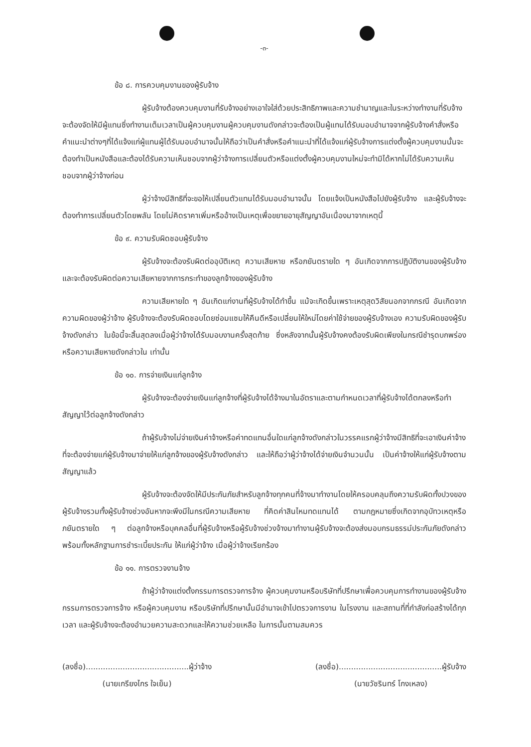-๓-
ข้อ ๘. การควบคุมงานของผู้รับจ้าง
ผู้รับจ้างต้องควบคุมงานที่รับจ้างอย่างเอาใจใส่ด้วยประสิทธิภาพและความชำนาญและในระหว่างทำงานที่รับจ้างจะต้องจัดให้มีผู้แทนซึ่งทำงานเต็มเวลาเป็นผู้ควบคุมงานผู้ควบคุมงานดังกล่าวจะต้องเป็นผู้แทนได้รับมอบอำนาจจากผู้รับจ้างคำสั่งหรือคำแนะนำต่างๆที่ได้แจ้งแก่ผู้แทนผู้ได้รับมอบอำนาจนั้นให้ถือว่าเป็นคำสั่งหรือคำแนะนำที่ได้แจ้งแก่ผู้รับจ้างการแต่งตั้งผู้ควบคุมงานนั้นจะต้องทำเป็นหนังสือและต้องได้รับความเห็นชอบจากผู้ว่าจ้างการเปลี่ยนตัวหรือแต่งตั้งผู้ควบคุมงานใหม่จะทำมิได้หากไม่ได้รับความเห็นชอบจากผู้ว่าจ้างก่อน
ผู้ว่าจ้างมีสิทธิที่จะขอให้เปลี่ยนตัวแทนได้รับมอบอำนาจนั้น โดยแจ้งเป็นหนังสือไปยังผู้รับจ้าง และผู้รับจ้างจะต้องทำการเปลี่ยนตัวโดยพลัน โดยไม่คิดราคาเพิ่มหรืออ้างเป็นเหตุเพื่อขยายอายุสัญญาอันเนื่องมาจากเหตุนี้
ข้อ ๙. ความรับผิดชอบผู้รับจ้าง
ผู้รับจ้างจะต้องรับผิดต่ออุบัติเหตุ ความเสียหาย หรือภยันตรายใด ๆ อันเกิดจากการปฏิบัติงานของผู้รับจ้าง และจะต้องรับผิดต่อความเสียหายจากการกระทำของลูกจ้างของผู้รับจ้าง
ความเสียหายใด ๆ อันเกิดแก่งานที่ผู้รับจ้างได้ทำขึ้น แม้จะเกิดขึ้นเพราะเหตุสุดวิสัยนอกจากกรณี อันเกิดจากความผิดของผู้ว่าจ้าง ผู้รับจ้างจะต้องรับผิดชอบโดยซ่อมแซมให้คืนดีหรือเปลี่ยนให้ใหม่โดยค่าใช้จ่ายของผู้รับจ้างเอง ความรับผิดของผู้รับจ้างดังกล่าว ในข้อนี้จะสิ้นสุดลงเมื่อผู้ว่าจ้างได้รับมอบงานครั้งสุดท้าย ซึ่งหลังจากนั้นผู้รับจ้างคงต้องรับผิดเพียงในกรณีชำรุดบกพร่อง หรือความเสียหายดังกล่าวใน เท่านั้น
ข้อ ๑๐. การจ่ายเงินแก่ลูกจ้าง
ผู้รับจ้างจะต้องจ่ายเงินแก่ลูกจ้างที่ผู้รับจ้างได้จ้างมาในอัตราและตามกำหนดเวลาที่ผู้รับจ้างได้ตกลงหรือทำสัญญาไว้ต่อลูกจ้างดังกล่าว
ถ้าผู้รับจ้างไม่จ่ายเงินค่าจ้างหรือค่าทดแทนอื่นใดแก่ลูกจ้างดังกล่าวในวรรคแรกผู้ว่าจ้างมีสิทธิที่จะเอาเงินค่าจ้างที่จะต้องจ่ายแก่ผู้รับจ้างมาจ่ายให้แก่ลูกจ้างของผู้รับจ้างดังกล่าว และให้ถือว่าผู้ว่าจ้างได้จ่ายเงินจำนวนนั้น เป็นค่าจ้างให้แก่ผู้รับจ้างตามสัญญาแล้ว
ผู้รับจ้างจะต้องจัดให้มีประกันภัยสำหรับลูกจ้างทุกคนที่จ้างมาทำงานโดยให้ครอบคลุมถึงความรับผิดทั้งปวงของผู้รับจ้างรวมทั้งผู้รับจ้างช่วงอันหากจะพึงมีในกรณีความเสียหาย ที่คิดค่าสินไหมทดแทนได้ ตามกฎหมายซึ่งเกิดจากอุบัทวเหตุหรือภยันตรายใด ๆ ต่อลูกจ้างหรือบุคคลอื่นที่ผู้รับจ้างหรือผู้รับจ้างช่วงจ้างมาทำงานผู้รับจ้างจะต้องส่งมอบกรมธรรม์ประกันภัยดังกล่าว พร้อมทั้งหลักฐานการชำระเบี้ยประกัน ให้แก่ผู้ว่าจ้าง เมื่อผู้ว่าจ้างเรียกร้อง
ข้อ ๑๑. การตรวจงานจ้าง
ถ้าผู้ว่าจ้างแต่งตั้งกรรมการตรวจการจ้าง ผู้ควบคุมงานหรือบริษัทที่ปรึกษาเพื่อควบคุมการทำงานของผู้รับจ้าง กรรมการตรวจการจ้าง หรือผู้ควบคุมงาน หรือบริษัทที่ปรึกษานั้นมีอำนาจเข้าไปตรวจการงาน ในโรงงาน และสถานที่ที่กำลังก่อสร้างได้ทุกเวลา และผู้รับจ้างจะต้องอำนวยความสะดวกและให้ความช่วยเหลือ ในการนั้นตามสมควร
(ลงชื่อ)..........................................ผู้ว่าจ้าง
(นายเกรียงไกร ใจเย็น)
(ลงชื่อ)..........................................ผู้รับจ้าง
(นายวัชรินทร์ โกงเหลง)